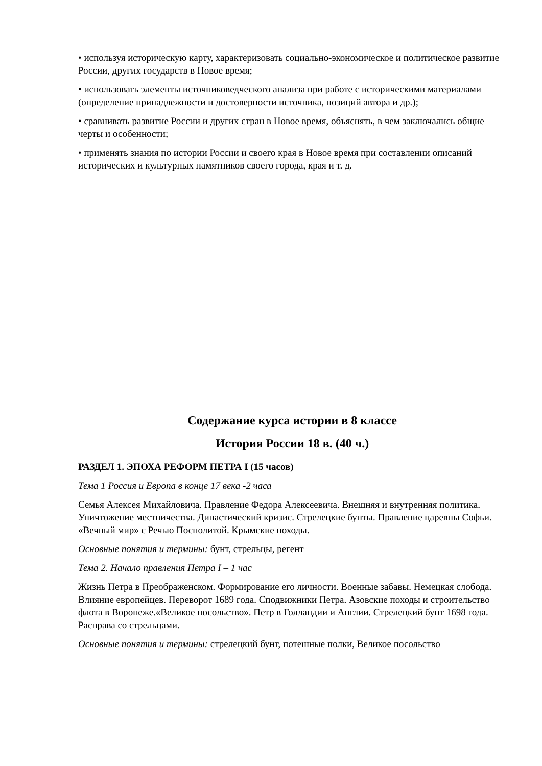• используя историческую карту, характеризовать социально-экономическое и политическое развитие России, других государств в Новое время;
• использовать элементы источниковедческого анализа при работе с историческими материалами (определение принадлежности и достоверности источника, позиций автора и др.);
• сравнивать развитие России и других стран в Новое время, объяснять, в чем заключались общие черты и особенности;
• применять знания по истории России и своего края в Новое время при составлении описаний исторических и культурных памятников своего города, края и т. д.
Содержание курса истории в 8 классе
История России 18 в. (40 ч.)
РАЗДЕЛ 1. ЭПОХА РЕФОРМ ПЕТРА I (15 часов)
Тема 1 Россия и Европа в конце 17 века -2 часа
Семья Алексея Михайловича. Правление Федора Алексеевича. Внешняя и внутренняя политика. Уничтожение местничества. Династический кризис. Стрелецкие бунты. Правление царевны Софьи. «Вечный мир» с Речью Посполитой. Крымские походы.
Основные понятия и термины: бунт, стрельцы, регент
Тема 2. Начало правления Петра I – 1 час
Жизнь Петра в Преображенском. Формирование его личности. Военные забавы. Немецкая слобода. Влияние европейцев. Переворот 1689 года. Сподвижники Петра. Азовские походы и строительство флота в Воронеже.«Великое посольство». Петр в Голландии и Англии. Стрелецкий бунт 1698 года. Расправа со стрельцами.
Основные понятия и термины: стрелецкий бунт, потешные полки, Великое посольство